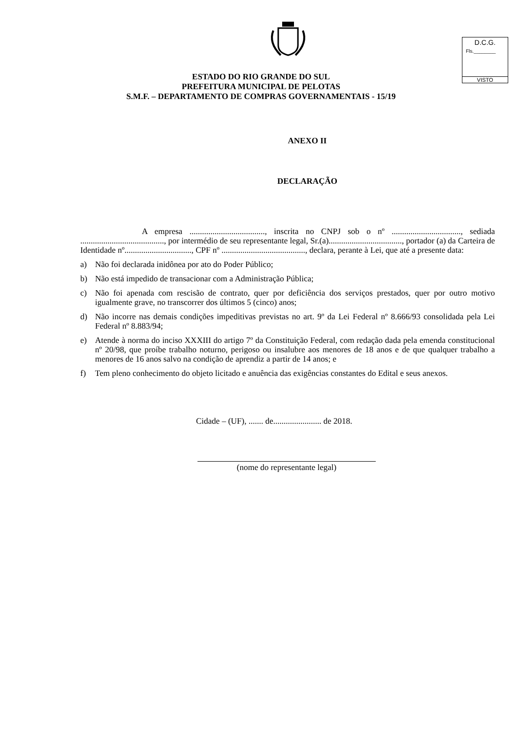D.C.G.
Fls.________
VISTO
ESTADO DO RIO GRANDE DO SUL
PREFEITURA MUNICIPAL DE PELOTAS
S.M.F. – DEPARTAMENTO DE COMPRAS GOVERNAMENTAIS - 15/19
ANEXO II
DECLARAÇÃO
A empresa ...................................., inscrita no CNPJ sob o nº ................................., sediada ........................................, por intermédio de seu representante legal, Sr.(a)..................................., portador (a) da Carteira de Identidade nº................................, CPF nº ........................................, declara, perante à Lei, que até a presente data:
a) Não foi declarada inidônea por ato do Poder Público;
b) Não está impedido de transacionar com a Administração Pública;
c) Não foi apenada com rescisão de contrato, quer por deficiência dos serviços prestados, quer por outro motivo igualmente grave, no transcorrer dos últimos 5 (cinco) anos;
d) Não incorre nas demais condições impeditivas previstas no art. 9º da Lei Federal nº 8.666/93 consolidada pela Lei Federal nº 8.883/94;
e) Atende à norma do inciso XXXIII do artigo 7º da Constituição Federal, com redação dada pela emenda constitucional nº 20/98, que proíbe trabalho noturno, perigoso ou insalubre aos menores de 18 anos e de que qualquer trabalho a menores de 16 anos salvo na condição de aprendiz a partir de 14 anos; e
f) Tem pleno conhecimento do objeto licitado e anuência das exigências constantes do Edital e seus anexos.
Cidade – (UF), ....... de....................... de 2018.
(nome do representante legal)